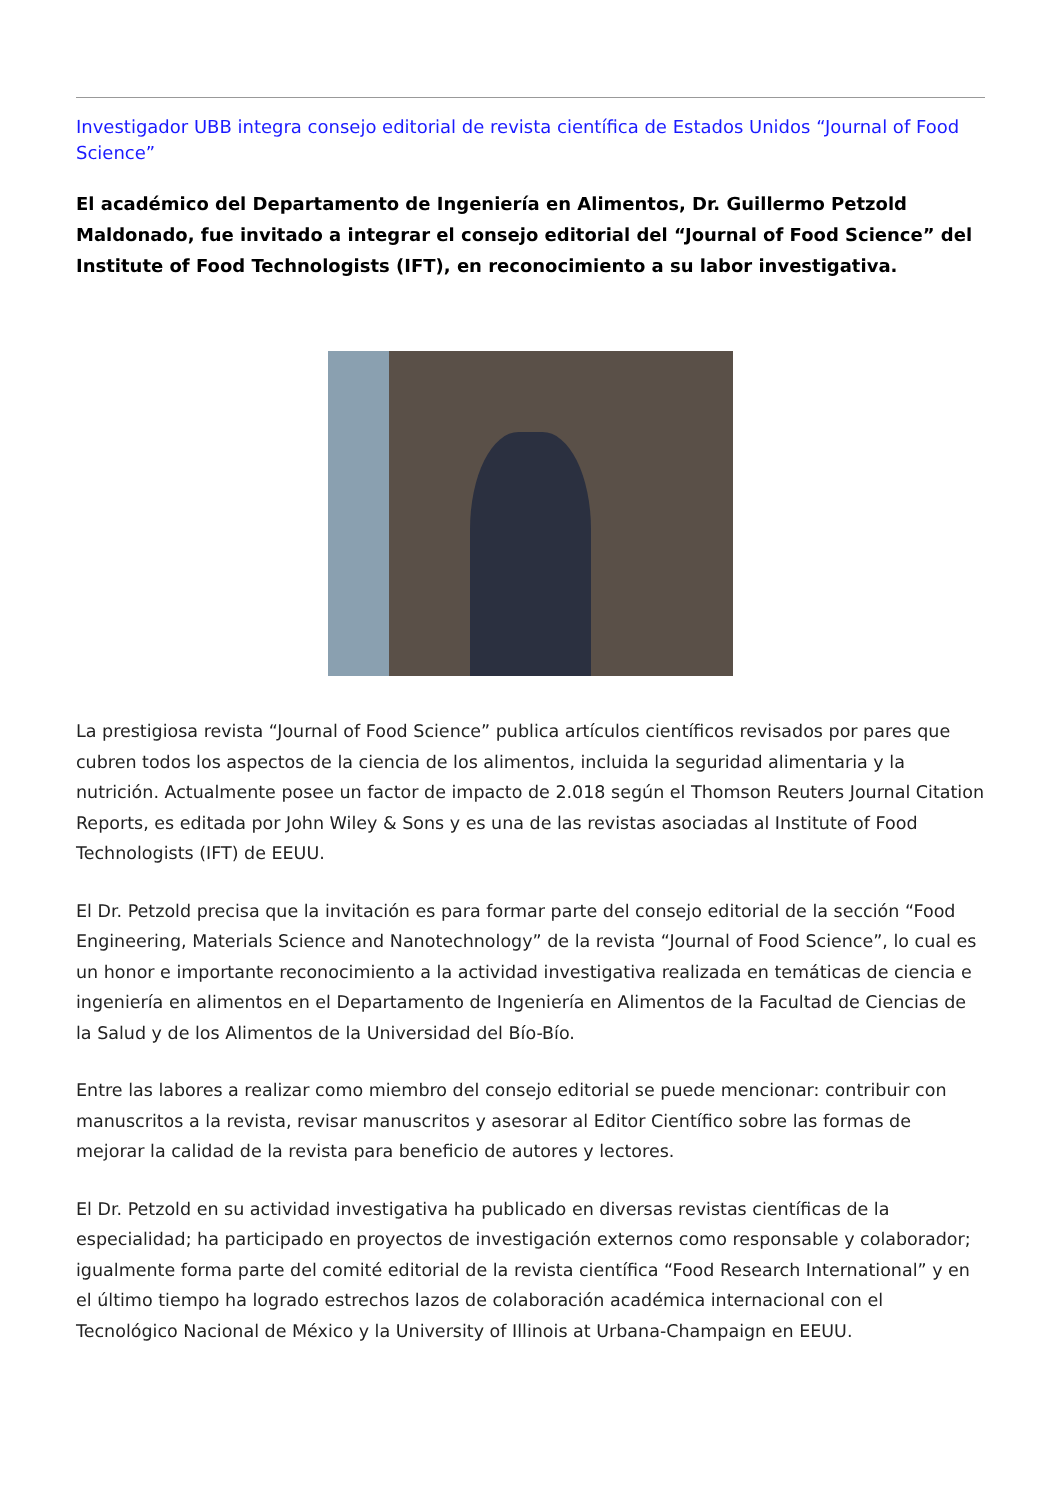Investigador UBB integra consejo editorial de revista científica de Estados Unidos “Journal of Food Science”
El académico del Departamento de Ingeniería en Alimentos, Dr. Guillermo Petzold Maldonado, fue invitado a integrar el consejo editorial del “Journal of Food Science” del Institute of Food Technologists (IFT), en reconocimiento a su labor investigativa.
La prestigiosa revista “Journal of Food Science” publica artículos científicos revisados por pares que cubren todos los aspectos de la ciencia de los alimentos, incluida la seguridad alimentaria y la nutrición. Actualmente posee un factor de impacto de 2.018 según el Thomson Reuters Journal Citation Reports, es editada por John Wiley & Sons y es una de las revistas asociadas al Institute of Food Technologists (IFT) de EEUU.
El Dr. Petzold precisa que la invitación es para formar parte del consejo editorial de la sección “Food Engineering, Materials Science and Nanotechnology” de la revista “Journal of Food Science”, lo cual es un honor e importante reconocimiento a la actividad investigativa realizada en temáticas de ciencia e ingeniería en alimentos en el Departamento de Ingeniería en Alimentos de la Facultad de Ciencias de la Salud y de los Alimentos de la Universidad del Bío-Bío.
Entre las labores a realizar como miembro del consejo editorial se puede mencionar: contribuir con manuscritos a la revista, revisar manuscritos y asesorar al Editor Científico sobre las formas de mejorar la calidad de la revista para beneficio de autores y lectores.
El Dr. Petzold en su actividad investigativa ha publicado en diversas revistas científicas de la especialidad; ha participado en proyectos de investigación externos como responsable y colaborador; igualmente forma parte del comité editorial de la revista científica “Food Research International” y en el último tiempo ha logrado estrechos lazos de colaboración académica internacional con el Tecnológico Nacional de México y la University of Illinois at Urbana-Champaign en EEUU.